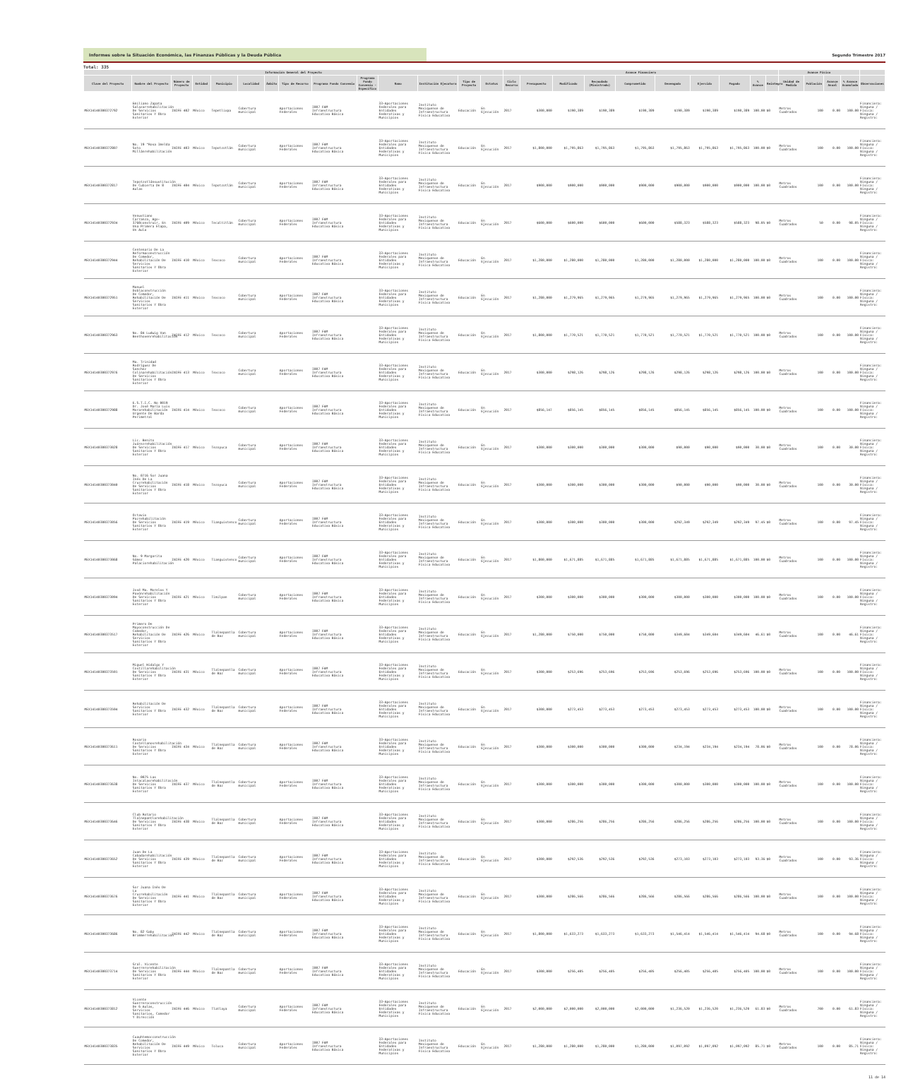Informes sobre la Situación Económica, las Finanzas Públicas y la Deuda Pública
Segundo Trimestre 2017
Total: 335
| Información General del Proyecto | | | | | | | | | | | | | | Avance Financiero | | | | | | | | | | Avance Físico | | | | |
| --- | --- | --- | --- | --- | --- | --- | --- | --- | --- | --- | --- | --- | --- | --- | --- | --- | --- | --- | --- | --- | --- | --- | --- | --- | --- | --- | --- | --- |
| Clave del Proyecto | Nombre del Proyecto | Número de Proyecto | Entidad | Municipio | Localidad | Ámbito | Tipo de Recurso | Programa Fondo Convenio | Programa Fondo Convenio - Específico | Ramo | Institución Ejecutora | Tipo de Proyecto | Estatus | Ciclo Recurso | Presupuesto | Modificado | Recaudado (Ministrado) | Comprometido | Devengado | Ejercido | Pagado | % Avance | Reintegro | Unidad de Medida | Población | Avance Anual | % Avance Acumulado | Observaciones |
| MEX14140300372792 | Emiliano Zapata Salazarrehabilitación De Servicios Sanitarios Y Obra Exterior | INIFE 402 | México | Tepetlixpa | Cobertura municipal | | Aportaciones Federales | I007 FAM Infraestructura Educativa Básica | | 33-Aportaciones Federales para Entidades Federativas y Municipios | Instituto Mexiquense de Infraestructura Física Educativa | Educación | En Ejecución | 2017 | $300,000 | $190,389 | $190,389 | $190,389 | $190,389 | $190,389 | $190,389 | 100.00 | $0 | Metros Cuadrados | 100 | 0.00 | 100.00 | Financiera: Ninguna / Física: Ninguna / Registro: |
| MEX14140300372807 | No. 19 "Rosa Imelda Soto Millánrehabilitación | INIFE 403 | México | Tepotzotlán | Cobertura municipal | | Aportaciones Federales | I007 FAM Infraestructura Educativa Básica | | 33-Aportaciones Federales para Entidades Federativas y Municipios | Instituto Mexiquense de Infraestructura Física Educativa | Educación | En Ejecución | 2017 | $1,800,000 | $1,795,863 | $1,795,863 | $1,795,863 | $1,795,863 | $1,795,863 | $1,795,863 | 100.00 | $0 | Metros Cuadrados | 100 | 0.00 | 100.00 | Financiera: Ninguna / Física: Ninguna / Registro: |
| MEX14140300372817 | Tepotzotlánsustitución De Cubierta De 8 Aulas | INIFE 404 | México | Tepotzotlán | Cobertura municipal | | Aportaciones Federales | I007 FAM Infraestructura Educativa Básica | | 33-Aportaciones Federales para Entidades Federativas y Municipios | Instituto Mexiquense de Infraestructura Física Educativa | Educación | En Ejecución | 2017 | $900,000 | $900,000 | $900,000 | $900,000 | $900,000 | $900,000 | $900,000 | 100.00 | $0 | Metros Cuadrados | 100 | 0.00 | 100.00 | Financiera: Ninguna / Física: Ninguna / Registro: |
| MEX14140300372934 | Venustiano Carranza, Ago-3760construir, En Una Primera Etapa, Un Aula | INIFE 409 | México | Tecaltitlán | Cobertura municipal | | Aportaciones Federales | I007 FAM Infraestructura Educativa Básica | | 33-Aportaciones Federales para Entidades Federativas y Municipios | Instituto Mexiquense de Infraestructura Física Educativa | Educación | En Ejecución | 2017 | $600,000 | $600,000 | $600,000 | $600,000 | $588,323 | $588,323 | $588,323 | 98.05 | $0 | Metros Cuadrados | 50 | 0.00 | 98.05 | Financiera: Ninguna / Física: Ninguna / Registro: |
| MEX14140300372944 | Centenario De La Reformaconstrucción De Comedor, Rehabilitación De Servicios Sanitarios Y Obra Exterior | INIFE 410 | México | Texcoco | Cobertura municipal | | Aportaciones Federales | I007 FAM Infraestructura Educativa Básica | | 33-Aportaciones Federales para Entidades Federativas y Municipios | Instituto Mexiquense de Infraestructura Física Educativa | Educación | En Ejecución | 2017 | $1,280,000 | $1,280,000 | $1,280,000 | $1,280,000 | $1,280,000 | $1,280,000 | $1,280,000 | 100.00 | $0 | Metros Cuadrados | 100 | 0.00 | 100.00 | Financiera: Ninguna / Física: Ninguna / Registro: |
| MEX14140300372951 | Manuel Doblaconstrucción De Comedor, Rehabilitación De Servicios Sanitarios Y Obra Exterior | INIFE 411 | México | Texcoco | Cobertura municipal | | Aportaciones Federales | I007 FAM Infraestructura Educativa Básica | | 33-Aportaciones Federales para Entidades Federativas y Municipios | Instituto Mexiquense de Infraestructura Física Educativa | Educación | En Ejecución | 2017 | $1,280,000 | $1,279,965 | $1,279,965 | $1,279,965 | $1,279,965 | $1,279,965 | $1,279,965 | 100.00 | $0 | Metros Cuadrados | 100 | 0.00 | 100.00 | Financiera: Ninguna / Física: Ninguna / Registro: |
| MEX14140300372963 | No. 84 Ludwig Van Beethovenrehabilitación | INIFE 412 | México | Texcoco | Cobertura municipal | | Aportaciones Federales | I007 FAM Infraestructura Educativa Básica | | 33-Aportaciones Federales para Entidades Federativas y Municipios | Instituto Mexiquense de Infraestructura Física Educativa | Educación | En Ejecución | 2017 | $1,800,000 | $1,770,521 | $1,770,521 | $1,770,521 | $1,770,521 | $1,770,521 | $1,770,521 | 100.00 | $0 | Metros Cuadrados | 100 | 0.00 | 100.00 | Financiera: Ninguna / Física: Ninguna / Registro: |
| MEX14140300372976 | Ma. Trinidad Rodríguez De Sanchez Colinarehabilitación De Servicios Sanitarios Y Obra Exterior | INIFE 413 | México | Texcoco | Cobertura municipal | | Aportaciones Federales | I007 FAM Infraestructura Educativa Básica | | 33-Aportaciones Federales para Entidades Federativas y Municipios | Instituto Mexiquense de Infraestructura Física Educativa | Educación | En Ejecución | 2017 | $300,000 | $298,126 | $298,126 | $298,126 | $298,126 | $298,126 | $298,126 | 100.00 | $0 | Metros Cuadrados | 100 | 0.00 | 100.00 | Financiera: Ninguna / Física: Ninguna / Registro: |
| MEX14140300372988 | E.S.T.I.C. No 0019 Dr. José María Luis Morarehabilitación Urgente De Barda Perimetral | INIFE 414 | México | Texcoco | Cobertura municipal | | Aportaciones Federales | I007 FAM Infraestructura Educativa Básica | | 33-Aportaciones Federales para Entidades Federativas y Municipios | Instituto Mexiquense de Infraestructura Física Educativa | Educación | En Ejecución | 2017 | $856,147 | $856,145 | $856,145 | $856,145 | $856,145 | $856,145 | $856,145 | 100.00 | $0 | Metros Cuadrados | 100 | 0.00 | 100.00 | Financiera: Ninguna / Física: Ninguna / Registro: |
| MEX14140300373028 | Lic. Benito Juárezrehabilitación De Servicios Sanitarios Y Obra Exterior | INIFE 417 | México | Tezoyuca | Cobertura municipal | | Aportaciones Federales | I007 FAM Infraestructura Educativa Básica | | 33-Aportaciones Federales para Entidades Federativas y Municipios | Instituto Mexiquense de Infraestructura Física Educativa | Educación | En Ejecución | 2017 | $300,000 | $300,000 | $300,000 | $300,000 | $90,000 | $90,000 | $90,000 | 30.00 | $0 | Metros Cuadrados | 100 | 0.00 | 30.00 | Financiera: Ninguna / Física: Ninguna / Registro: |
| MEX14140300373040 | No. 0716 Sor Juana Inés De La Cruzrehabilitación De Servicios Sanitarios Y Obra Exterior | INIFE 418 | México | Tezoyuca | Cobertura municipal | | Aportaciones Federales | I007 FAM Infraestructura Educativa Básica | | 33-Aportaciones Federales para Entidades Federativas y Municipios | Instituto Mexiquense de Infraestructura Física Educativa | Educación | En Ejecución | 2017 | $300,000 | $300,000 | $300,000 | $300,000 | $90,000 | $90,000 | $90,000 | 30.00 | $0 | Metros Cuadrados | 100 | 0.00 | 30.00 | Financiera: Ninguna / Física: Ninguna / Registro: |
| MEX14140300373056 | Octavio Pazrehabilitación De Servicios Sanitarios Y Obra Exterior | INIFE 419 | México | Tianguistenco | Cobertura municipal | | Aportaciones Federales | I007 FAM Infraestructura Educativa Básica | | 33-Aportaciones Federales para Entidades Federativas y Municipios | Instituto Mexiquense de Infraestructura Física Educativa | Educación | En Ejecución | 2017 | $300,000 | $300,000 | $300,000 | $300,000 | $292,349 | $292,349 | $292,349 | 97.45 | $0 | Metros Cuadrados | 100 | 0.00 | 97.45 | Financiera: Ninguna / Física: Ninguna / Registro: |
| MEX14140300373068 | No. 9 Margarita Gómez Palaciorehabilitación | INIFE 420 | México | Tianguistenco | Cobertura municipal | | Aportaciones Federales | I007 FAM Infraestructura Educativa Básica | | 33-Aportaciones Federales para Entidades Federativas y Municipios | Instituto Mexiquense de Infraestructura Física Educativa | Educación | En Ejecución | 2017 | $1,800,000 | $1,671,885 | $1,671,885 | $1,671,885 | $1,671,885 | $1,671,885 | $1,671,885 | 100.00 | $0 | Metros Cuadrados | 100 | 0.00 | 100.00 | Financiera: Ninguna / Física: Ninguna / Registro: |
| MEX14140300373094 | José Ma. Morelos Y Pavónrehabilitación De Servicios Sanitarios Y Obra Exterior | INIFE 421 | México | Timilpan | Cobertura municipal | | Aportaciones Federales | I007 FAM Infraestructura Educativa Básica | | 33-Aportaciones Federales para Entidades Federativas y Municipios | Instituto Mexiquense de Infraestructura Física Educativa | Educación | En Ejecución | 2017 | $300,000 | $300,000 | $300,000 | $300,000 | $300,000 | $300,000 | $300,000 | 100.00 | $0 | Metros Cuadrados | 100 | 0.00 | 100.00 | Financiera: Ninguna / Física: Ninguna / Registro: |
| MEX14140300373517 | Primero De Mayoconstrucción De Comedor, Rehabilitación De Servicios Sanitarios Y Obra Exterior | INIFE 426 | México | Tlalnepantla de Baz | Cobertura municipal | | Aportaciones Federales | I007 FAM Infraestructura Educativa Básica | | 33-Aportaciones Federales para Entidades Federativas y Municipios | Instituto Mexiquense de Infraestructura Física Educativa | Educación | En Ejecución | 2017 | $1,280,000 | $750,000 | $750,000 | $750,000 | $349,604 | $349,604 | $349,604 | 46.61 | $0 | Metros Cuadrados | 100 | 0.00 | 46.61 | Financiera: Ninguna / Física: Ninguna / Registro: |
| MEX14140300373591 | Miguel Hidalgo Y Costillarehabilitación De Servicios Sanitarios Y Obra Exterior | INIFE 431 | México | Tlalnepantla de Baz | Cobertura municipal | | Aportaciones Federales | I007 FAM Infraestructura Educativa Básica | | 33-Aportaciones Federales para Entidades Federativas y Municipios | Instituto Mexiquense de Infraestructura Física Educativa | Educación | En Ejecución | 2017 | $300,000 | $253,696 | $253,696 | $253,696 | $253,696 | $253,696 | $253,696 | 100.00 | $0 | Metros Cuadrados | 100 | 0.00 | 100.00 | Financiera: Ninguna / Física: Ninguna / Registro: |
| MEX14140300373594 | Rehabilitación De Servicios Sanitarios Y Obra Exterior | INIFE 432 | México | Tlalnepantla de Baz | Cobertura municipal | | Aportaciones Federales | I007 FAM Infraestructura Educativa Básica | | 33-Aportaciones Federales para Entidades Federativas y Municipios | Instituto Mexiquense de Infraestructura Física Educativa | Educación | En Ejecución | 2017 | $300,000 | $273,453 | $273,453 | $273,453 | $273,453 | $273,453 | $273,453 | 100.00 | $0 | Metros Cuadrados | 100 | 0.00 | 100.00 | Financiera: Ninguna / Física: Ninguna / Registro: |
| MEX14140300373611 | Rosario Castellanosrehabilitación De Servicios Sanitarios Y Obra Exterior | INIFE 434 | México | Tlalnepantla de Baz | Cobertura municipal | | Aportaciones Federales | I007 FAM Infraestructura Educativa Básica | | 33-Aportaciones Federales para Entidades Federativas y Municipios | Instituto Mexiquense de Infraestructura Física Educativa | Educación | En Ejecución | 2017 | $300,000 | $300,000 | $300,000 | $300,000 | $234,194 | $234,194 | $234,194 | 78.06 | $0 | Metros Cuadrados | 100 | 0.00 | 78.06 | Financiera: Ninguna / Física: Ninguna / Registro: |
| MEX14140300373638 | No. 0075 Las Intacalasrehabilitación De Servicios Sanitarios Y Obra Exterior | INIFE 437 | México | Tlalnepantla de Baz | Cobertura municipal | | Aportaciones Federales | I007 FAM Infraestructura Educativa Básica | | 33-Aportaciones Federales para Entidades Federativas y Municipios | Instituto Mexiquense de Infraestructura Física Educativa | Educación | En Ejecución | 2017 | $300,000 | $300,000 | $300,000 | $300,000 | $300,000 | $300,000 | $300,000 | 100.00 | $0 | Metros Cuadrados | 100 | 0.00 | 100.00 | Financiera: Ninguna / Física: Ninguna / Registro: |
| MEX14140300373646 | Club Rotario Tlalnepantlarehabilitación De Servicios Sanitarios Y Obra Exterior | INIFE 438 | México | Tlalnepantla de Baz | Cobertura municipal | | Aportaciones Federales | I007 FAM Infraestructura Educativa Básica | | 33-Aportaciones Federales para Entidades Federativas y Municipios | Instituto Mexiquense de Infraestructura Física Educativa | Educación | En Ejecución | 2017 | $300,000 | $286,256 | $286,256 | $286,256 | $286,256 | $286,256 | $286,256 | 100.00 | $0 | Metros Cuadrados | 100 | 0.00 | 100.00 | Financiera: Ninguna / Física: Ninguna / Registro: |
| MEX14140300373652 | Juan De La Cabadarehabilitación De Servicios Sanitarios Y Obra Exterior | INIFE 439 | México | Tlalnepantla de Baz | Cobertura municipal | | Aportaciones Federales | I007 FAM Infraestructura Educativa Básica | | 33-Aportaciones Federales para Entidades Federativas y Municipios | Instituto Mexiquense de Infraestructura Física Educativa | Educación | En Ejecución | 2017 | $300,000 | $292,536 | $292,536 | $292,536 | $273,103 | $273,103 | $273,103 | 93.36 | $0 | Metros Cuadrados | 100 | 0.00 | 93.36 | Financiera: Ninguna / Física: Ninguna / Registro: |
| MEX14140300373676 | Sor Juana Inés De La Cruzrehabilitación De Servicios Sanitarios Y Obra Exterior | INIFE 441 | México | Tlalnepantla de Baz | Cobertura municipal | | Aportaciones Federales | I007 FAM Infraestructura Educativa Básica | | 33-Aportaciones Federales para Entidades Federativas y Municipios | Instituto Mexiquense de Infraestructura Física Educativa | Educación | En Ejecución | 2017 | $300,000 | $286,566 | $286,566 | $286,566 | $286,566 | $286,566 | $286,566 | 100.00 | $0 | Metros Cuadrados | 100 | 0.00 | 100.00 | Financiera: Ninguna / Física: Ninguna / Registro: |
| MEX14140300373686 | No. 82 Gaby Brimmerrehabilitación | INIFE 442 | México | Tlalnepantla de Baz | Cobertura municipal | | Aportaciones Federales | I007 FAM Infraestructura Educativa Básica | | 33-Aportaciones Federales para Entidades Federativas y Municipios | Instituto Mexiquense de Infraestructura Física Educativa | Educación | En Ejecución | 2017 | $1,800,000 | $1,633,273 | $1,633,273 | $1,633,273 | $1,546,414 | $1,546,414 | $1,546,414 | 94.68 | $0 | Metros Cuadrados | 100 | 0.00 | 94.68 | Financiera: Ninguna / Física: Ninguna / Registro: |
| MEX14140300373714 | Gral. Vicente Guerrerorehabilitación De Servicios Sanitarios Y Obra Exterior | INIFE 444 | México | Tlalnepantla de Baz | Cobertura municipal | | Aportaciones Federales | I007 FAM Infraestructura Educativa Básica | | 33-Aportaciones Federales para Entidades Federativas y Municipios | Instituto Mexiquense de Infraestructura Física Educativa | Educación | En Ejecución | 2017 | $300,000 | $256,405 | $256,405 | $256,405 | $256,405 | $256,405 | $256,405 | 100.00 | $0 | Metros Cuadrados | 100 | 0.00 | 100.00 | Financiera: Ninguna / Física: Ninguna / Registro: |
| MEX14140300373812 | Vicente Guerreroconstrucción De 6 Aulas, Servicios Sanitarios, Comedor Y Dirección | INIFE 446 | México | Tlatlaya | Cobertura municipal | | Aportaciones Federales | I007 FAM Infraestructura Educativa Básica | | 33-Aportaciones Federales para Entidades Federativas y Municipios | Instituto Mexiquense de Infraestructura Física Educativa | Educación | En Ejecución | 2017 | $2,000,000 | $2,000,000 | $2,000,000 | $2,000,000 | $1,236,520 | $1,236,520 | $1,236,520 | 61.83 | $0 | Metros Cuadrados | 700 | 0.00 | 61.83 | Financiera: Ninguna / Física: Ninguna / Registro: |
| MEX14140300373835 | Cuauhtemocconstrucción De Comedor, Rehabilitación De Servicios Sanitarios Y Obra Exterior | INIFE 449 | México | Toluca | Cobertura municipal | | Aportaciones Federales | I007 FAM Infraestructura Educativa Básica | | 33-Aportaciones Federales para Entidades Federativas y Municipios | Instituto Mexiquense de Infraestructura Física Educativa | Educación | En Ejecución | 2017 | $1,280,000 | $1,280,000 | $1,280,000 | $1,280,000 | $1,097,092 | $1,097,092 | $1,097,092 | 85.71 | $0 | Metros Cuadrados | 100 | 0.00 | 85.71 | Financiera: Ninguna / Física: Ninguna / Registro: |
11 de 14